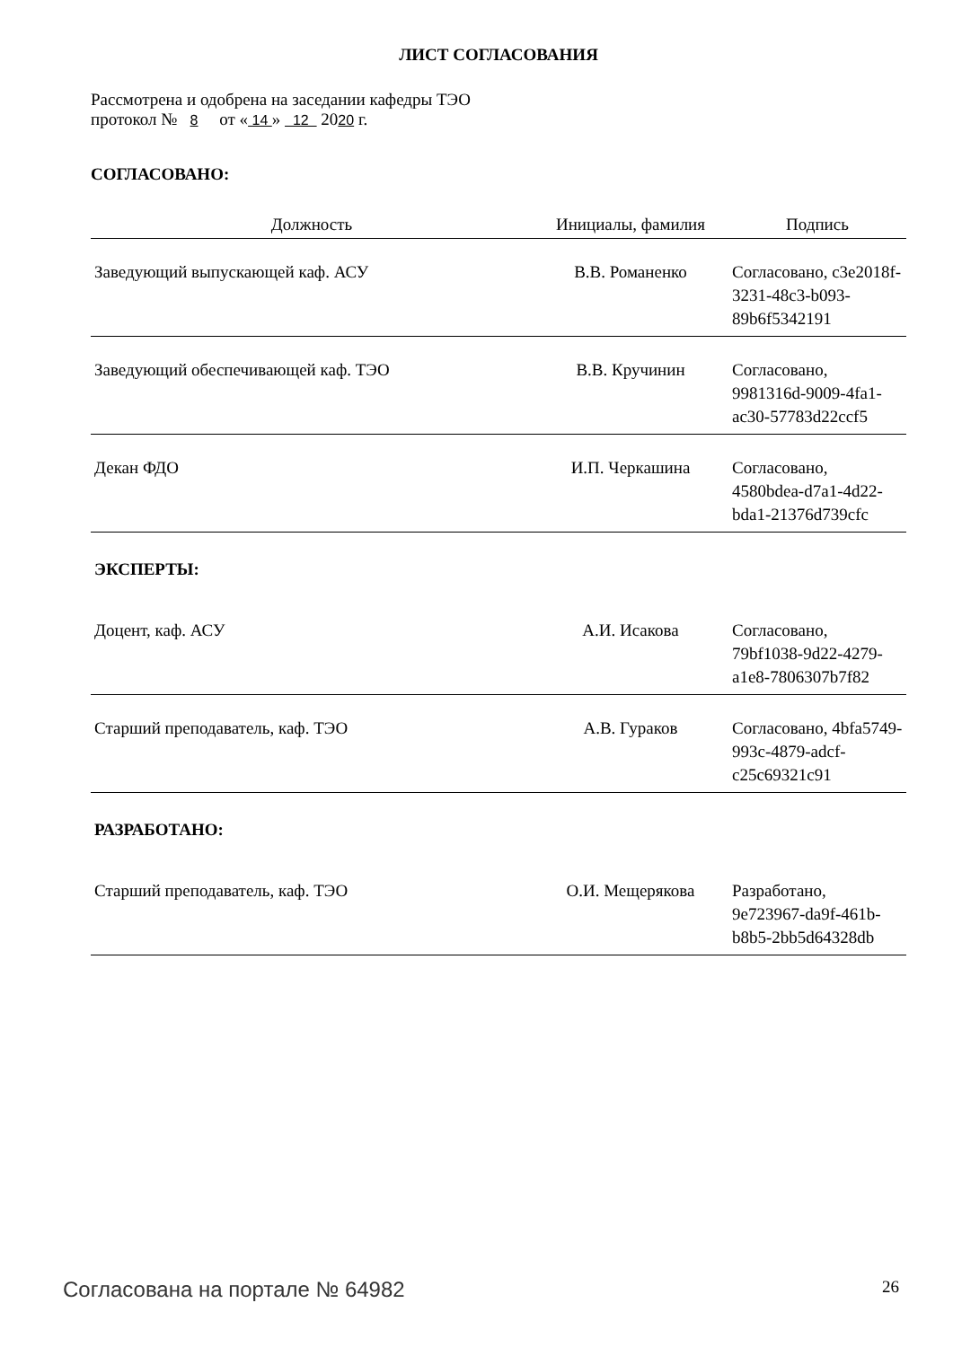ЛИСТ СОГЛАСОВАНИЯ
Рассмотрена и одобрена на заседании кафедры ТЭО
протокол № 8 от « 14 » 12 2020 г.
СОГЛАСОВАНО:
| Должность | Инициалы, фамилия | Подпись |
| --- | --- | --- |
| Заведующий выпускающей каф. АСУ | В.В. Романенко | Согласовано, c3e2018f-3231-48c3-b093-89b6f5342191 |
| Заведующий обеспечивающей каф. ТЭО | В.В. Кручинин | Согласовано, 9981316d-9009-4fa1-ac30-57783d22ccf5 |
| Декан ФДО | И.П. Черкашина | Согласовано, 4580bdea-d7a1-4d22-bda1-21376d739cfc |
| ЭКСПЕРТЫ: | | |
| Доцент, каф. АСУ | А.И. Исакова | Согласовано, 79bf1038-9d22-4279-a1e8-7806307b7f82 |
| Старший преподаватель, каф. ТЭО | А.В. Гураков | Согласовано, 4bfa5749-993c-4879-adcf-c25c69321c91 |
| РАЗРАБОТАНО: | | |
| Старший преподаватель, каф. ТЭО | О.И. Мещерякова | Разработано, 9e723967-da9f-461b-b8b5-2bb5d64328db |
Согласована на портале № 64982 26